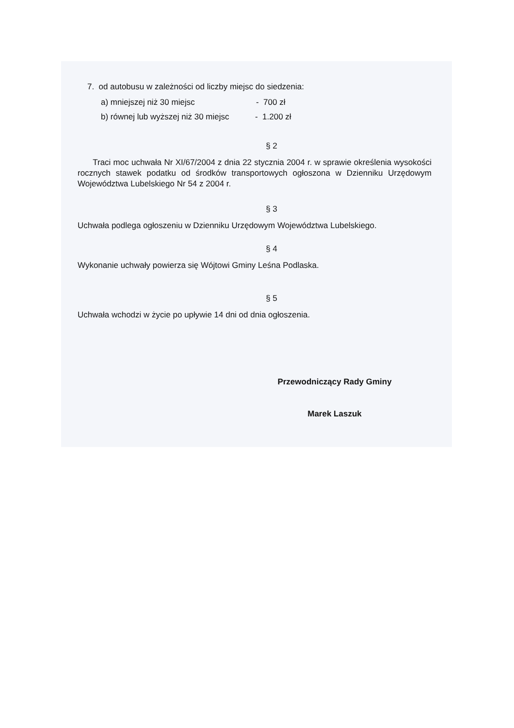7. od autobusu w zależności od liczby miejsc do siedzenia:
a) mniejszej niż 30 miejsc - 700 zł
b) równej lub wyższej niż 30 miejsc - 1.200 zł
§ 2
Traci moc uchwała Nr XI/67/2004 z dnia 22 stycznia 2004 r. w sprawie określenia wysokości rocznych stawek podatku od środków transportowych ogłoszona w Dzienniku Urzędowym Województwa Lubelskiego Nr 54 z 2004 r.
§ 3
Uchwała podlega ogłoszeniu w Dzienniku Urzędowym Województwa Lubelskiego.
§ 4
Wykonanie uchwały powierza się Wójtowi Gminy Leśna Podlaska.
§ 5
Uchwała wchodzi w życie po upływie 14 dni od dnia ogłoszenia.
Przewodniczący Rady Gminy
Marek Laszuk